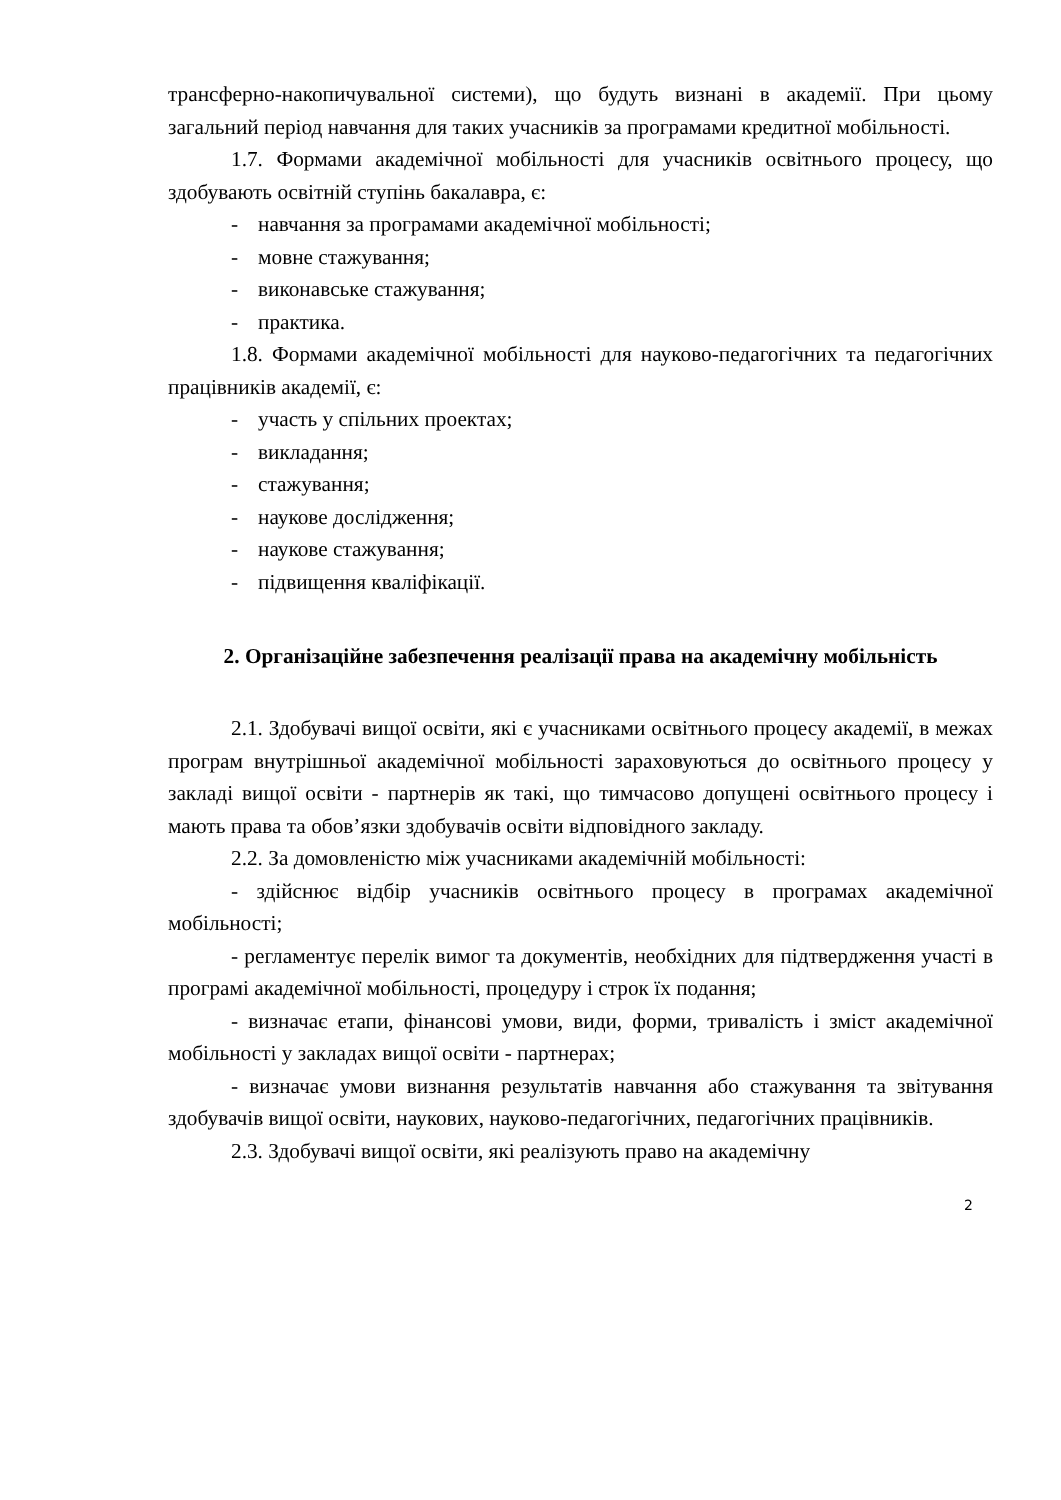трансферно-накопичувальної системи), що будуть визнані в академії. При цьому загальний період навчання для таких учасників за програмами кредитної мобільності.
1.7. Формами академічної мобільності для учасників освітнього процесу, що здобувають освітній ступінь бакалавра, є:
- навчання за програмами академічної мобільності;
- мовне стажування;
- виконавське стажування;
- практика.
1.8. Формами академічної мобільності для науково-педагогічних та педагогічних працівників академії, є:
- участь у спільних проектах;
- викладання;
- стажування;
- наукове дослідження;
- наукове стажування;
- підвищення кваліфікації.
2. Організаційне забезпечення реалізації права на академічну мобільність
2.1. Здобувачі вищої освіти, які є учасниками освітнього процесу академії, в межах програм внутрішньої академічної мобільності зараховуються до освітнього процесу у закладі вищої освіти - партнерів як такі, що тимчасово допущені освітнього процесу і мають права та обов’язки здобувачів освіти відповідного закладу.
2.2. За домовленістю між учасниками академічній мобільності:
- здійснює відбір учасників освітнього процесу в програмах академічної мобільності;
- регламентує перелік вимог та документів, необхідних для підтвердження участі в програмі академічної мобільності, процедуру і строк їх подання;
- визначає етапи, фінансові умови, види, форми, тривалість і зміст академічної мобільності у закладах вищої освіти - партнерах;
- визначає умови визнання результатів навчання або стажування та звітування здобувачів вищої освіти, наукових, науково-педагогічних, педагогічних працівників.
2.3. Здобувачі вищої освіти, які реалізують право на академічну
2